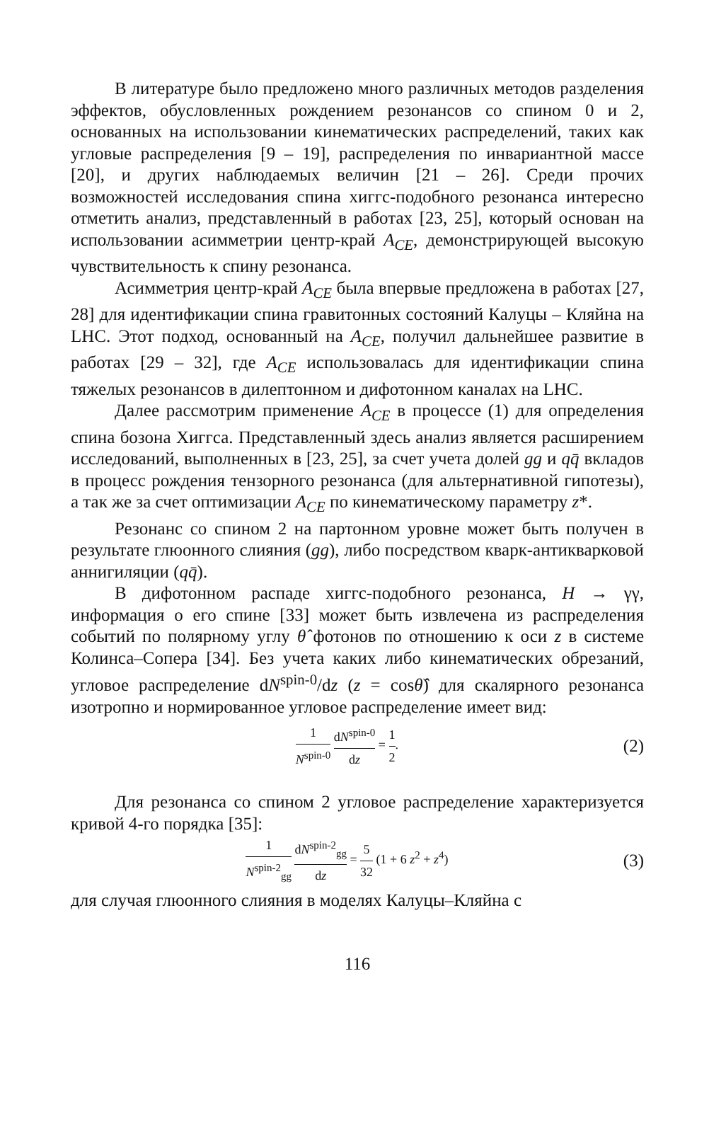В литературе было предложено много различных методов разделения эффектов, обусловленных рождением резонансов со спином 0 и 2, основанных на использовании кинематических распределений, таких как угловые распределения [9 – 19], распределения по инвариантной массе [20], и других наблюдаемых величин [21 – 26]. Среди прочих возможностей исследования спина хиггс-подобного резонанса интересно отметить анализ, представленный в работах [23, 25], который основан на использовании асимметрии центр-край A<sub>CE</sub>, демонстрирующей высокую чувствительность к спину резонанса.
Асимметрия центр-край A<sub>CE</sub> была впервые предложена в работах [27, 28] для идентификации спина гравитонных состояний Калуцы – Кляйна на LHC. Этот подход, основанный на A<sub>CE</sub>, получил дальнейшее развитие в работах [29 – 32], где A<sub>CE</sub> использовалась для идентификации спина тяжелых резонансов в дилептонном и дифотонном каналах на LHC.
Далее рассмотрим применение A<sub>CE</sub> в процессе (1) для определения спина бозона Хиггса. Представленный здесь анализ является расширением исследований, выполненных в [23, 25], за счет учета долей gg и qq̄ вкладов в процесс рождения тензорного резонанса (для альтернативной гипотезы), а так же за счет оптимизации A<sub>CE</sub> по кинематическому параметру z*.
Резонанс со спином 2 на партонном уровне может быть получен в результате глюонного слияния (gg), либо посредством кварк-антикварковой аннигиляции (qq̄).
В дифотонном распаде хиггс-подобного резонанса, H → γγ, информация о его спине [33] может быть извлечена из распределения событий по полярному углу θ̂ фотонов по отношению к оси z в системе Колинса–Сопера [34]. Без учета каких либо кинематических обрезаний, угловое распределение dN<sup>spin-0</sup>/dz (z = cosθ̂) для скалярного резонанса изотропно и нормированное угловое распределение имеет вид:
1 N<sup>spin-0</sup> dN<sup>spin-0</sup> dz = 1 2. (2)
Для резонанса со спином 2 угловое распределение характеризуется кривой 4-го порядка [35]:
1 N<sup>spin-2</sup><sub>gg</sub> dN<sup>spin-2</sup><sub>gg</sub> dz = 5 32 (1 + 6 z<sup>2</sup> + z<sup>4</sup>) (3)
для случая глюонного слияния в моделях Калуцы–Кляйна с
116